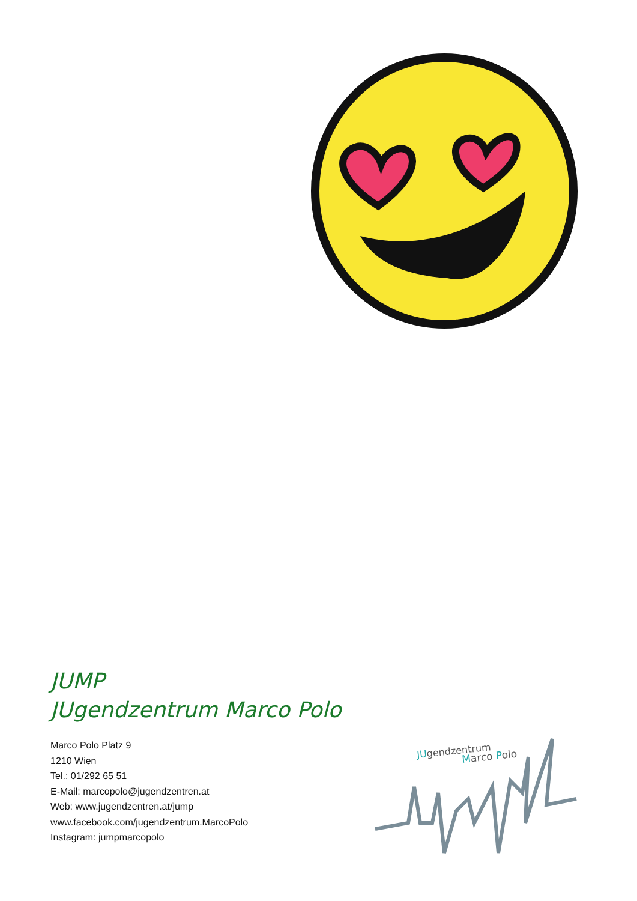JUMP
JUgendzentrum Marco Polo
Marco Polo Platz 9
1210 Wien
Tel.: 01/292 65 51
E-Mail: marcopolo@jugendzentren.at
Web: www.jugendzentren.at/jump
www.facebook.com/jugendzentrum.MarcoPolo
Instagram: jumpmarcopolo
JUgendzentrum
Marco Polo